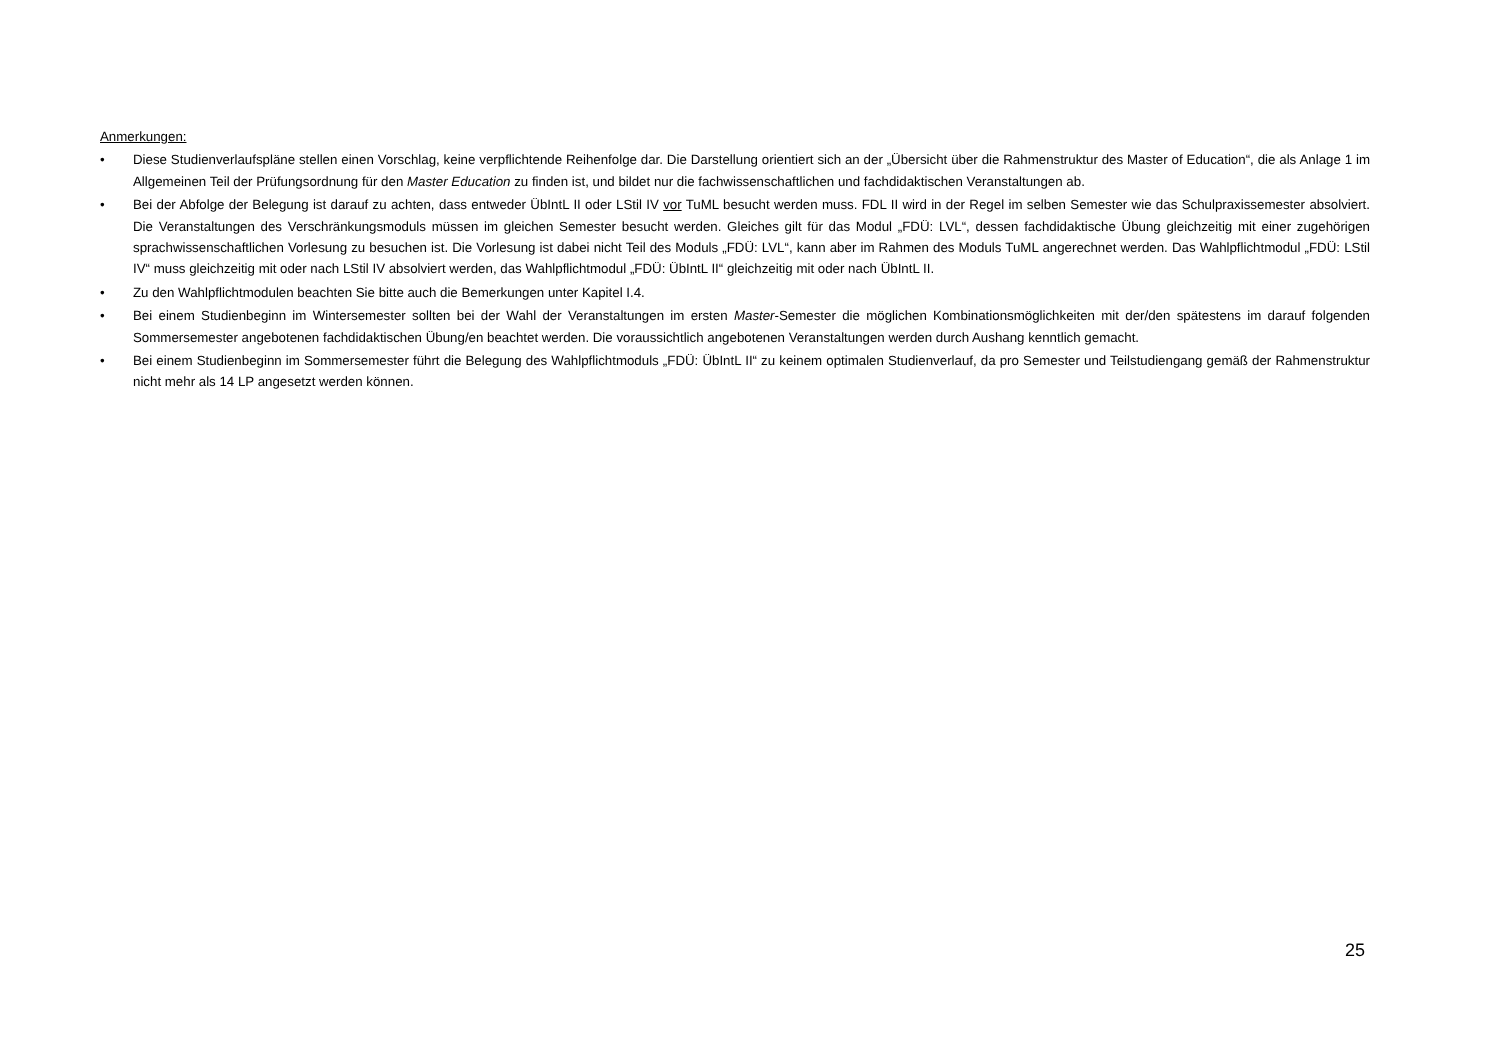Anmerkungen:
• Diese Studienverlaufspläne stellen einen Vorschlag, keine verpflichtende Reihenfolge dar. Die Darstellung orientiert sich an der „Übersicht über die Rahmenstruktur des Master of Education“, die als Anlage 1 im Allgemeinen Teil der Prüfungsordnung für den Master Education zu finden ist, und bildet nur die fachwissenschaftlichen und fachdidaktischen Veranstaltungen ab.
• Bei der Abfolge der Belegung ist darauf zu achten, dass entweder ÜbIntL II oder LStil IV vor TuML besucht werden muss. FDL II wird in der Regel im selben Semester wie das Schulpraxissemester absolviert. Die Veranstaltungen des Verschränkungsmoduls müssen im gleichen Semester besucht werden. Gleiches gilt für das Modul „FDÜ: LVL“, dessen fachdidaktische Übung gleichzeitig mit einer zugehörigen sprachwissenschaftlichen Vorlesung zu besuchen ist. Die Vorlesung ist dabei nicht Teil des Moduls „FDÜ: LVL“, kann aber im Rahmen des Moduls TuML angerechnet werden. Das Wahlpflichtmodul „FDÜ: LStil IV“ muss gleichzeitig mit oder nach LStil IV absolviert werden, das Wahlpflichtmodul „FDÜ: ÜbIntL II“ gleichzeitig mit oder nach ÜbIntL II.
• Zu den Wahlpflichtmodulen beachten Sie bitte auch die Bemerkungen unter Kapitel I.4.
• Bei einem Studienbeginn im Wintersemester sollten bei der Wahl der Veranstaltungen im ersten Master-Semester die möglichen Kombinationsmöglichkeiten mit der/den spätestens im darauf folgenden Sommersemester angebotenen fachdidaktischen Übung/en beachtet werden. Die voraussichtlich angebotenen Veranstaltungen werden durch Aushang kenntlich gemacht.
• Bei einem Studienbeginn im Sommersemester führt die Belegung des Wahlpflichtmoduls „FDÜ: ÜbIntL II“ zu keinem optimalen Studienverlauf, da pro Semester und Teilstudiengang gemäß der Rahmenstruktur nicht mehr als 14 LP angesetzt werden können.
25